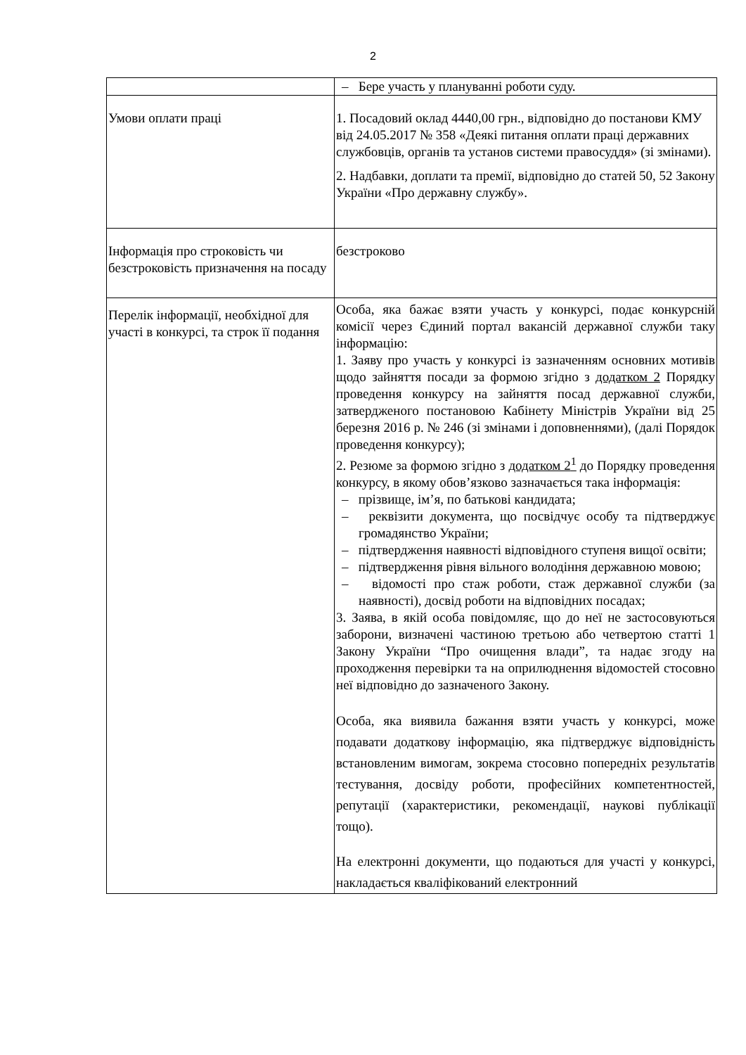2
| | – Бере участь у плануванні роботи суду. |
| Умови оплати праці | 1. Посадовий оклад 4440,00 грн., відповідно до постанови КМУ від 24.05.2017 № 358 «Деякі питання оплати праці державних службовців, органів та установ системи правосуддя» (зі змінами). 2. Надбавки, доплати та премії, відповідно до статей 50, 52 Закону України «Про державну службу». |
| Інформація про строковість чи безстроковість призначення на посаду | безстроково |
| Перелік інформації, необхідної для участі в конкурсі, та строк її подання | Особа, яка бажає взяти участь у конкурсі, подає конкурсній комісії через Єдиний портал вакансій державної служби таку інформацію: 1. Заяву про участь у конкурсі із зазначенням основних мотивів щодо зайняття посади за формою згідно з додатком 2 Порядку проведення конкурсу на зайняття посад державної служби, затвердженого постановою Кабінету Міністрів України від 25 березня 2016 р. № 246 (зі змінами і доповненнями), (далі Порядок проведення конкурсу); 2. Резюме за формою згідно з додатком 2<sup>1</sup> до Порядку проведення конкурсу, в якому обов’язково зазначається така інформація: – прізвище, ім’я, по батькові кандидата; – реквізити документа, що посвідчує особу та підтверджує громадянство України; – підтвердження наявності відповідного ступеня вищої освіти; – підтвердження рівня вільного володіння державною мовою; – відомості про стаж роботи, стаж державної служби (за наявності), досвід роботи на відповідних посадах; 3. Заява, в якій особа повідомляє, що до неї не застосовуються заборони, визначені частиною третьою або четвертою статті 1 Закону України “Про очищення влади”, та надає згоду на проходження перевірки та на оприлюднення відомостей стосовно неї відповідно до зазначеного Закону. Особа, яка виявила бажання взяти участь у конкурсі, може подавати додаткову інформацію, яка підтверджує відповідність встановленим вимогам, зокрема стосовно попередніх результатів тестування, досвіду роботи, професійних компетентностей, репутації (характеристики, рекомендації, наукові публікації тощо). На електронні документи, що подаються для участі у конкурсі, накладається кваліфікований електронний |